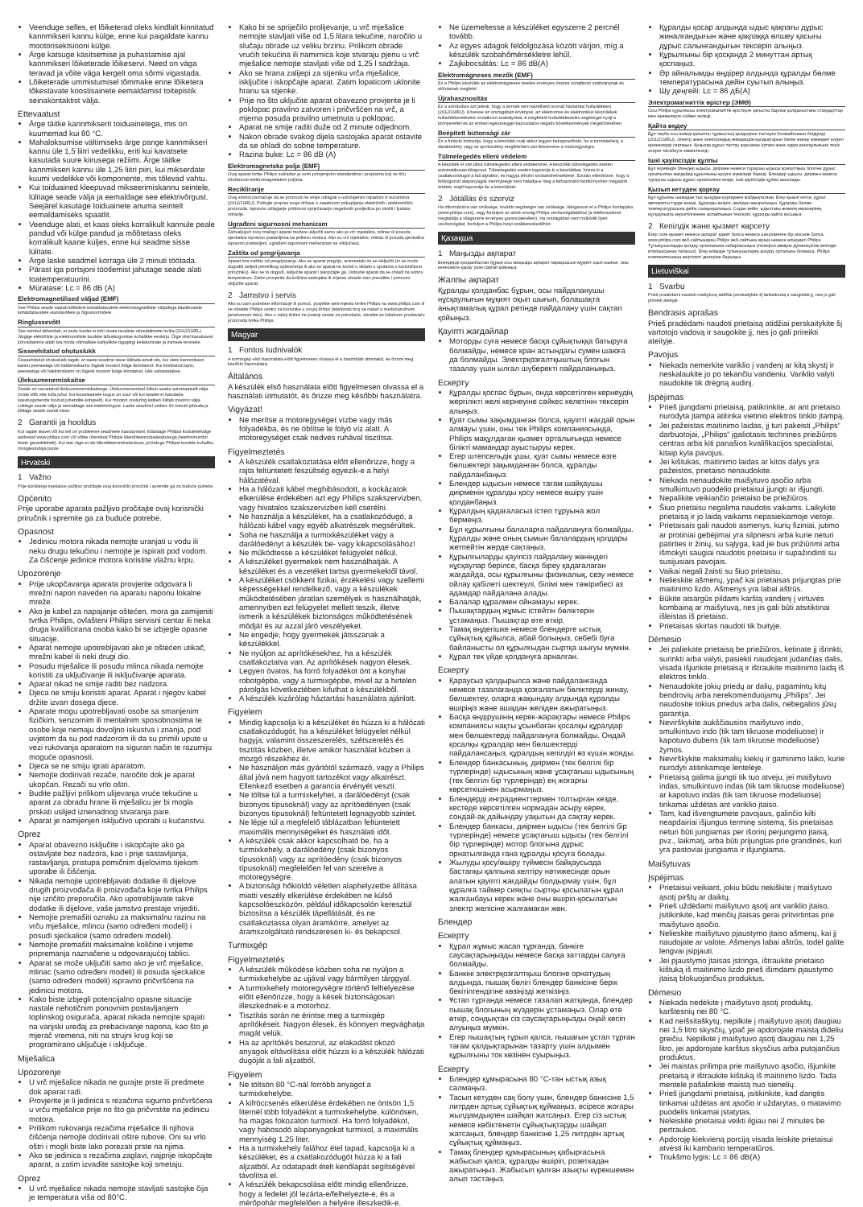Veenduge selles, et lõiketerad oleks kindlalt kinnitatud kannmikseri kannu külge, enne kui paigaldate kannu mootorisektsiooni külge.
Ärge katsuge käsitsemise ja puhastamise ajal kannmikseri lõiketerade lõikeservi. Need on väga teravad ja võite väga kergelt oma sõrmi vigastada.
Lõiketerade ummistumisel tõmmake enne lõiketera tõkestavate koostisainete eemaldamist toitepistik seinakontaktist välja.
Ettevaatust
Ärge täitke kannmikserit toiduainetega, mis on kuumemad kui 80 °C.
Mahaloksumise vältimiseks ärge pange kannmikseri kannu üle 1,5 liitri vedelikku, eriti kui kavatsete kasutada suure kiirusega režiimi. Ärge täitke kannmikseri kannu üle 1,25 liitri piiri, kui mikserdate kuumi vedelikke või komponente, mis tõlevad vahtu.
Kui toiduained kleepuvad mikseerimiskannu seintele, lülitage seade välja ja eemaldage see elektrivõrgust. Seejärel kasutage toiduainete anuma seintelt eemaldamiseks spaatlit.
Veenduge alati, et kaas oleks korralikult kannule peale pandud või külge pandud ja mõõtetass oleks korralikult kaane küljes, enne kui seadme sisse lülitate.
Ärge laske seadmel korraga üle 2 minuti töötada.
Pärast iga portsjoni töötlemist jahutage seade alati toatemperatuurini.
Müratase: Lc = 86 dB (A)
Elektromagnetilised väljad (EMF)
See Philips seade vastab kõikidele kohaldatavatele elektromagnetiliste väljadega käsitlevatele kohaldatavatele standarditele ja õigusnormidele.
Ringlussevõtt
See sümbol tähendab, et seda toodet ei tohi visata tavaliste olmejäätmete hulka (2012/19/EL). Järgige elektriliste ja elektrooniliste toodete lahuskogumise kohalikke eeskirju. Õige viisil kasutusest kõrvaldamine aitab ära hoida võimalikke kahjulikke tagajärgi keskkonnale ja inimese tervisele.
Sisseehitatud ohutuslukk
Sisseehitatud ohutuslukk tagab, et saate seadme sisse lülitada ainult siis, kui olete kannmikseri kannu peenestaja või hakkimiskannu õigesti mootori külge kinnitanud. Kui kinnitatud kann, peenestaja või hakkimiskann on õigesti mootori külge kinnitatud, lukk vabastatakse.
Ülekuumenemiskaitse
Seade on varustatud ülekuumenemiskaitsega. Ülekuumenemisel lülitub seade automaatselt välja (mida võib ette tulla juhul, kui koostisainete kogus on suur või kui seadet ei kasutada kasutusjuhendis toodud juhendite kohaselt). Kui mootori vooluring katkeb lülitab mootori välja. Lülitage seade välja ja eemaldage see elektrivõrgust. Laske seadmel umbes 60 minutit jahtuda ja lülitage seade uuesti sisse.
2 Garantii ja hooldus
Kui vajate teavet või kui teil on probleeme seadmete kasutamisel, külastage Philipsi kodulehekülge aadressil www.philips.com või võtke ühendust Philipsi klienditeeninduskeskusega (telefoninumbri leiate garantiilehelt). Kui teie riigis ei ole klienditeeninduskeskust, pöörduge Philipsi toodete kohaliku müügiesindaja poole.
Hrvatski
1 Važno
Prije korištenja mješalice pažljivo pročitajte ovaj korisnički priručnik i spremite ga za buduće potrebe.
Općenito
Prije uporabe aparata pažljivo pročitajte ovaj korisnički priručnik i spremite ga za buduće potrebe.
Opasnost
Jedinicu motora nikada nemojte uranjati u vodu ili neku drugu tekućinu i nemojte je ispirati pod vodom. Za čišćenje jedinice motora koristite vlažnu krpu.
Upozorenje
Prije ukopčavanja aparata provjerite odgovara li mrežni napon naveden na aparatu naponu lokalne mreže.
Ako je kabel za napajanje oštećen, mora ga zamijeniti tvrtka Philips, ovlašteni Philips servisni centar ili neka druga kvalificirana osoba kako bi se izbjegle opasne situacije.
Aparat nemojte upotrebljavati ako je oštećen utikač, mrežni kabel ili neki drugi dio.
Posudu mješalice ili posudu mlinca nikada nemojte koristiti za uključivanje ili isključivanje aparata.
Aparat nikad ne smije raditi bez nadzora.
Djeca ne smiju koristiti aparat. Aparat i njegov kabel držite izvan dosega djece.
Aparate mogu upotrebljavati osobe sa smanjenim fizičkim, senzornim ili mentalnim sposobnostima te osobe koje nemaju dovoljno iskustva i znanja, pod uvjetom da su pod nadzorom ili da su primili upute u vezi rukovanja aparatom na siguran način te razumiju moguće opasnosti.
Djeca se ne smiju igrati aparatom.
Nemojte dodirivati rezače, naročito dok je aparat ukopčan. Rezači su vrlo oštri.
Budite pažljivi prilikom ulijevanja vruće tekućine u aparat za obradu hrane ili mješalicu jer bi mogla prskati uslijed iznenadnog stvaranja pare.
Aparat je namijenjen isključivo uporabi u kućanstvu.
Oprez
Aparat obavezno isključite i iskopčajte ako ga ostavljate bez nadzora, kao i prije sastavljanja, rastavljanja, pristupa pomičnim dijelovima tijekom uporabe ili čišćenja.
Nikada nemojte upotrebljavati dodatke ili dijelove drugih proizvođača ili proizvođača koje tvrtka Philips nije izričito preporučila. Ako upotrebljavate takve dodatke ili dijelove, vaše jamstvo prestaje vrijediti.
Nemojte premašiti oznaku za maksimalnu razinu na vrču mješalice, mlincu (samo određeni modeli) i posudi sjeckalice (samo određeni modeli).
Nemojte premašiti maksimalne količine i vrijeme pripremanja naznačene u odgovarajućoj tablici.
Aparat se može uključiti samo ako je vrč mješalice, mlinac (samo određeni modeli) ili posuda sjeckalice (samo određeni modeli) ispravno pričvršćena na jedinicu motora.
Kako biste izbjegli potencijalno opasne situacije nastale nehotičnim ponovnim postavljanjem toplinskog osigurača, aparat nikada nemojte spajati na vanjski uređaj za prebacivanje napona, kao što je mjerač vremena, niti na strujni krug koji se programirano uključuje i isključuje.
Miješalica
Upozorenje
U vrč mješalice nikada ne gurajte prste ili predmete dok aparat radi.
Provjerite je li jedinica s rezačima sigurno pričvršćena u vrču mješalice prije no što ga pričvrstite na jedinicu motora.
Prilikom rukovanja rezačima mješalice ili njihova čišćenja nemojte dodirivati oštre rubove. Oni su vrlo oštri i mogli biste lako porezati prste na njima.
Ako se jedinica s rezačima zaglavi, najprije iskopčajte aparat, a zatim izvadite sastojke koji smetaju.
Oprez
U vrč mješalice nikada nemojte stavljati sastojke čija je temperatura viša od 80°C.
Kako bi se spriječilo prolijevanje, u vrč mješalice nemojte stavljati više od 1,5 litara tekućine, naročito u slučaju obrade uz veliku brzinu. Prilikom obrade vrućih tekućina ili namirnica koje stvaraju pjenu u vrč mješalice nemojte stavljati više od 1,25 l sadržaja.
Ako se hrana zalijepi za stjenku vrča mješalice, isključite i iskopčajte aparat. Zatim lopaticom uklonite hranu sa stjenke.
Prije no što uključite aparat obavezno provjerite je li poklopac pravilno zatvoren i pričvršćen na vrč, a mjerna posuda pravilno umetnuta u poklopac.
Aparat ne smije raditi duže od 2 minute odjednom.
Nakon obrade svakog dijela sastojaka aparat ostavite da se ohladi do sobne temperature.
Razina buke: Lc = 86 dB (A)
Elektromagnetska polja (EMF)
Ovaj aparat tvrtke Philips sukladan je svim primjenjivim standardima i propisima koji se tiču izloženosti elektromagnetskim poljima.
Recikliranje
Ovaj simbol naznačuje da se proizvod ne smije odlagati s uobičajenim otpadom iz kućanstva (2012/19/EU). Poštujte propise svoje države o zasebnom prikupljanju električnih i elektroničkih proizvoda. Ispravno odlaganje pridonosi sprječavanju negativnih posljedica po okoliš i ljudsko zdravlje.
Ugrađeni sigurnosni mehanizam
Zahvaljujući ovoj značajci aparat možete uključiti samo ako je vrč mješalice, mlinac ili posuda sjeckalice ispravno postavljena na jedinicu motora. Ako su vrč mješalice, mlinac ili posuda sjeckalice ispravno postavljeni, ugrađeni sigurnosni mehanizam se otključava.
Zaštita od pregrijavanja
Aparat ima zaštitu od pregrijavanja. Ako se aparat pregrije, automatski će se isključiti (to se može dogoditi uslijed prevelikog opterećenja ili ako se aparat ne koristi u skladu s uputama u korisničkom priručniku). Ako se to dogodi, isključite aparat i iskopčajte ga. Ostavite aparat da se ohladi na sobnu temperaturu. Zatim provjerite da količina sastojaka ili vrijeme obrade nisu prevelike i ponovno uključite aparat.
2 Jamstvo i servis
Ako su vam potrebne informacije ili pomoć, posjetite web-mjesto tvrtke Philips na www.philips.com ili se obratite Philips centru za korisnike u svojoj državi (telefonski broj se nalazi u međunarodnom jamstvenom listu). Ako u vašoj državi ne postoji centar za potrošače, obratite se lokalnom prodavaču proizvoda tvrtke Philips.
Magyar
1 Fontos tudnivalók
A turmixgép első használata előtt figyelmesen olvassa el a használati útmutatót, és őrizze meg későbbi használatra.
Általános
A készülék első használata előtt figyelmesen olvassa el a használati útmutatót, és őrizze meg későbbi használatra.
Vigyázat!
Ne merítse a motoregységet vízbe vagy más folyadékba, és ne öblítse le folyó víz alatt. A motoregységet csak nedves ruhával tisztítsa.
Figyelmeztetés
A készülék csatlakoztatása előtt ellenőrizze, hogy a rajta feltüntetett feszültség egyezik-e a helyi hálózatéval.
Ha a hálózati kábel meghibásodott, a kockázatok elkerülése érdekében azt egy Philips szakszervizben, vagy hivatalos szakszervizben kell cserélni.
Ne használja a készüléket, ha a csatlakozódugó, a hálózati kábel vagy egyéb alkatrészek megsérültek.
Soha ne használja a turmixkészüléket vagy a darálóedényt a készülék be- vagy kikapcsolásához!
Ne működtesse a készüléket felügyelet nélkül.
A készüléket gyermekek nem használhatják. A készüléket és a vezetéket tartsa gyermekektől távol.
A készüléket csökkent fizikai, érzékelési vagy szellemi képességekkel rendelkező, vagy a készülékek működtetésében járatlan személyek is használhatják, amennyiben ezt felügyelet mellett teszik, illetve ismerik a készülékek biztonságos működtetésének módját és az azzal járó veszélyeket.
Ne engedje, hogy gyermekek játsszanak a készülékkel.
Ne nyúljon az aprítókésekhez, ha a készülék csatlakoztatva van. Az aprítókések nagyon élesek.
Legyen óvatos, ha forró folyadékot önt a konyhai robotgépbe, vagy a turmixgépbe, mivel az a hirtelen párolgás következtében kifuthat a készülékből.
A készülék kizárólag háztartási használatra ajánlott.
Figyelem
Mindig kapcsolja ki a készüléket és húzza ki a hálózati csatlakozódugót, ha a készüléket felügyelet nélkül hagyja, valamint összeszerelés, szétszerelés és tisztítás közben, illetve amikor használat közben a mozgó részekhez ér.
Ne használjon más gyártótól származó, vagy a Philips által jóvá nem hagyott tartozékot vagy alkatrészt. Ellenkező esetben a garancia érvényét veszti.
Ne töltse túl a turmixkelyhet, a darálóedényt (csak bizonyos típusoknál) vagy az aprítóedényen (csak bizonyos típusoknál) feltüntetett legnagyobb szintet.
Ne lépje túl a megfelelő táblázatban feltüntetett maximális mennyiségeket és használati időt.
A készülék csak akkor kapcsolható be, ha a turmixkehely, a darálóedény (csak bizonyos típusoknál) vagy az aprítóedény (csak bizonyos típusoknál) megfelelően fel van szerelve a motoregységre.
A biztonsági hőkioldó véletlen alaphelyzetbe állítása miatti veszély elkerülése érdekében ne külső kapcsolóeszközön, például időkapcsolón keresztül biztosítsa a készülék tápellátását, és ne csatlakoztassa olyan áramkörre, amelyet az áramszolgáltató rendszeresen ki- és bekapcsol.
Turmixgép
Figyelmeztetés
A készülék működése közben soha ne nyúljon a turmixkehelybe az ujjával vagy bármilyen tárggyal.
A turmixkehely motoregységre történő felhelyezése előtt ellenőrizze, hogy a kések biztonságosan illeszkednek-e a motorhoz.
Tisztítás során ne érintse meg a turmixgép aprítókéseit. Nagyon élesek, és könnyen megvághatja magát velük.
Ha az aprítókés beszorul, az elakadást okozó anyagok eltávolítása előtt húzza ki a készülék hálózati dugóját a fali aljzatból.
Figyelem
Ne töltsön 80 °C-nál forróbb anyagot a turmixkehelybe.
A kifröccsenés elkerülése érdekében ne öntsön 1,5 liternél több folyadékot a turmixkehelybe, különösen, ha magas fokozaton turmixol. Ha forró folyadékot, vagy habosodó alapanyagokat turmixol, a maximális mennyiség 1,25 liter.
Ha a turmixkehely falához étel tapad, kapcsolja ki a készüléket, és a csatlakozódugót húzza ki a fali aljzatból. Az odatapadt ételt kenőlapát segítségével távolítsa el.
A készülék bekapcsolása előtt mindig ellenőrizze, hogy a fedelet jól lezárta-e/felhelyezte-e, és a mérőpohár megfelelően a helyére illeszkedik-e.
Ne üzemeltesse a készüléket egyszerre 2 percnél tovább.
Az egyes adagok feldolgozása között várjon, míg a készülék szobahőmérsékletre lehűl.
Zajkibocsátás: Lc = 86 dB(A)
Elektromágneses mezők (EMF)
Ez a Philips készülék az elektromágneses terekre érvényes összes vonatkozó szabványnak és előírásnak megfelel.
Újrahasznosítás
Ez a szimbólum azt jelenti, hogy a termék nem kezelhető normál háztartási hulladékként (2012/19/EU). Kövesse az országában érvényes, az elektromos és elektronikus készülékek hulladékkezelésére vonatkozó szabályokat. A megfelelő hulladékkezelés segítséget nyújt a környezettel és az emberi egészséggel kapcsolatos negatív következmények megelőzésében.
Beépített biztonsági zár
Ez a funkció biztosítja, hogy a készülék csak akkor legyen bekapcsolható, ha a turmixkehely, a darálóedény vagy az aprítóedény megfelelően van felszerelve a motoregységre.
Túlmelegedés elleni védelem
A készülék el van látva túlmelegedés elleni védelemmel. A készülék túlmelegedés esetén automatikusan kikapcsol. Túlmelegedés esetén kapcsolja ki a készüléket, húzza ki a csatlakozódugót a fali aljzatból, és hagyja lehűlni szobahőmérsékletre. Ezután ellenőrizze, hogy a feldolgozott alapanyagok mennyisége nem haladja-e meg a felhasználói kézikönyvben megadott értéket, majd kapcsolja be a készüléket.
2 Jótállás és szerviz
Ha információra van szüksége, további segítségre van szüksége, látogasson el a Philips honlapjára (www.philips.com), vagy forduljon az adott ország Philips vevőszolgálatához (a telefonszámot megtalálja a világszerte érvényes garancialevélen). Ha országában nem működik ilyen vevőszolgálat, forduljon a Philips helyi szakkereskedőhöz.
Қазақша
1 Маңызды ақпарат
Блендерді қолданбастан бұрын осы маңызды ақпарат парақшасын мұқият оқып шығып, оны келешекте қарау үшін сақтап қойыңыз.
Жалпы ақпарат
Құралды қолданбас бұрын, осы пайдаланушы нұсқаулығын мұқият оқып шығып, болашақта анықтамалық құрал ретінде пайдалану үшін сақтап қойыңыз.
Қауіпті жағдайлар
Моторды суға немесе басқа сұйықтыққа батыруға болмайды, немесе кран астындағы сумен шаюға да болмайды. Электрқозғалтқыштың блогын тазалау үшін ылғал шүберекті пайдаланыңыз.
Ескерту
Құралды қоспас бұрын, онда көрсетілген кернеудің жергілікті желі кернеуіне сәйкес келетінін тексеріп алыңыз.
Қуат сымы зақымданған болса, қауіпті жағдай орын алмауы үшін, оны тек Philips компаниясында, Philips мақұлдаған қызмет орталығында немесе білікті мамандар ауыстыруы керек.
Егер штепсельдік ұшы, қуат сымы немесе өзге бөлшектері зақымданған болса, құралды пайдаланбаңыз.
Блендер ыдысын немесе тағам шайқаушы диірменін құралды қосу немесе өшіру үшін қолданбаңыз.
Құралдың қадағаласыз істеп тұруына жол бермеңіз.
Бұл құрылғыны балаларға пайдалануға болмайды. Құралды және оның сымын балалардың қолдары жетпейтін жерде сақтаңыз.
Құрылғыларды қауіпсіз пайдалану жөніндегі нұсқаулар берілсе, басқа біреу қадағалаған жағдайда, осы құрылғыны физикалық, сезу немесе ойлау қабілеті шектеулі, білімі мен тәжірибесі аз адамдар пайдалана алады.
Балалар құралмен ойнамауы керек.
Пышақтардың жұмыс істейтін бөліктерін ұстамаңыз. Пышақтар өте өткір.
Тамақ өңдегішке немесе блендерге ыстық сұйықтық құйылса, абай болыңыз, себебі буға байланысты ол құрылғыдан сыртқа шығуы мүмкін.
Құрал тек үйде қолдануға арналған.
Ескерту
Қараусыз қалдырылса және пайдаланғанда немесе тазалағанда қозғалатын бөліктерді жинау, бөлшектеу, оларға жақындау алдында құралды өшіріңіз және ашадан желіден ажыратыңыз.
Басқа өндірушінің керек-жарақтары немесе Philips компаниясы нақты ұсынбаған қосалқы құралдар мен бөлшектерді пайдалануға болмайды. Ондай қосалқы құралдар мен бөлшектерді пайдалансаңыз, құралдың кепілдігі өз күшін жояды.
Блендер банкасының, диірмен (тек белгілі бір түрлерінде) ыдысының және ұсақтағыш ыдысының (тек белгілі бір түрлерінде) ең жоғарғы көрсеткішінен асырмаңыз.
Блендерді инградиенттермен толтырған кезде, кестеде көрсетілген нормадан асыру керек, сондай-ақ дайындау уақытын да сақтау керек.
Блендер банкасы, диірмен ыдысы (тек белгілі бір түрлерінде) немесе ұсақтағыш ыдысы (тек белгілі бір түрлерінде) мотор блогына дұрыс орнатылғанда ғана құралды қосуға болады.
Жылуды қосу/өшіру түймесін байқаусызда бастапқы қалпына келтіру нәтижесінде орын алатын қауіпті жағдайды болдырмау үшін, бұл құралға таймер сияқты сыртқы қосылатын құрал жалғанбауы керек және оны өшіріп-қосылатын электр желісіне жалғамаған жөн.
Блендер
Ескерту
Құрал жұмыс жасап тұрғанда, банкіге саусақтарыңызды немесе басқа заттарды салуға болмайды.
Банкіні электрқозғалтқыш блогіне орнатудың алдында, пышақ бөлігі блендер банкісіне берік бекітілгендігіне көзіңізді жеткізіңіз.
Ұстап тұрғанда немесе тазалап жатқанда, блендер пышақ блогының жүздерін ұстамаңыз. Олар өте өткір, сондықтан сіз саусақтарыңызды оңай кесіп алуыңыз мүмкін.
Егер пышақтың тұрып қалса, пышағын ұстап тұрған тағам қалдықтарынан тазарту үшін алдымен құрылғыны ток көзінен суырыңыз.
Ескерту
Блендер құмыраcына 80 °C-тан ыстық азық салмаңыз.
Тасып кетуден сақ болу үшін, блендер банкісіне 1,5 литрден артық сұйықтық құймаңыз, әсіресе жоғары жылдамдықпен шайқап жатсаңыз. Егер сіз ыстық немесе көбіктенетін сұйықтықтарды шайқап жатсаңыз, блендер банкісіне 1,25 литрден артық сұйықтық құймаңыз.
Тамақ блендер құмырасының қабырғасына жабысып қалса, құралды өшіріп, розеткадан ажыратыңыз. Жабысып қалған азықты күрекшемен алып тастаңыз.
Құралды қосар алдында ыдыс қақпағы дұрыс жиналғандығын және қақпаққа өлшеу қасығы дұрыс салынғандығын тексеріп алыңыз.
Құрылғыны бір қосқанда 2 минуттан артық қоспаңыз.
Әр айналымды өңдірер алдында құралды бөлме температурасына дейін суытып алыңыз.
Шу деңгейі: Lc = 86 дБ(А)
Электромагниттік өрістер (ЭМӨ)
Осы Philips құрылғысы электромагниттік өрістерге қатысты барлық қолданыстағы стандарттар мен ережелерге сәйкес келеді.
Қайта өңдеу
Бұл таңба осы өнімді қалыпты тұрмыстық қалдықпен тастауға болмайтынын білдіреді (2012/19/EU). Электр және электрондық өнімдердің қалдықтарын бөлек жинау жөніндегі елдегі ережелерді сақтаңыз. Қоқысқа дұрыс тастау қоршаған ортаға және адам денсаулығына теріс әсерін тигізбеуге көмектеседі.
Ішкі қауіпсіздік құлпы
Бұл мүмкіндік блендер ыдысы, диірмен немесе тураушы ыдысы қозғалтқыш блогіне дұрыс орнатылған жағдайда құрылғыны қосуға мүмкіндік береді. Блендер ыдысы, диірмен немесе тураушы ыдысы дұрыс орнатылған кезде, ішкі қауіпсіздік құлпы ашылады.
Қызып кетуден қорғау
Бұл құрылғы шамадан тыс қызудан қорғаумен жабдықталған. Егер қызып кетсе, құрал автоматты түрде өшеді. Құралды өшіріп, желіден ажыратыңыз. Құралды бөлме температурасына дейін салқындатыңыз. Содан кейін, ыдыстағы өнімнің мөлшерінің нұсқаулықта көрсетілгеннен аспайтынын тексеріп, құралды қайта қосыңыз.
2 Кепілдік және қызмет көрсету
Егер сізге қызмет немесе ақпарат қажет болса немесе шешілмеген бір мәселе болса, www.philips.com веб-сайтындағы Philips веб-сайтына кіріңіз немесе еліңіздегі Philips Тұтынушыларды қолдау орталығына хабарласыңыз (телефон нөмірін дүниежүзілік кепілдік кітапшасынан табасыз). Егер еліңізде тұтынушыларға қолдау орталығы болмаса, Philips компаниясының жергілікті дилеріне барыңыз.
Lietuviškai
1 Svarbu
Prieš pradėdami naudoti maišytuvą atidžiai perskaitykite šį lankstinuką ir saugokite jį, nes jo gali prireikti ateityje.
Bendrasis aprašas
Prieš pradėdami naudoti prietaisą atidžiai perskaitykite šį vartotojo vadovą ir saugokite jį, nes jo gali prireikti ateityje.
Pavojus
Niekada nemerkite variklio į vandenį ar kitą skystį ir neskalaukite jo po tekančiu vandeniu. Variklio valyti naudokite tik drėgną audinį.
Įspėjimas
Prieš įjungdami prietaisą, patikrinkite, ar ant prietaiso nurodyta įtampa atitinka vietinio elektros tinklo įtampą.
Jei pažeistas maitinimo laidas, jį turi pakeisti „Philips“ darbuotojai, „Philips“ įgaliotasis techninės priežiūros centras arba kiti panašios kvalifikacijos specialistai, kitaip kyla pavojus.
Jei kištukas, maitinimo laidas ar kitos dalys yra pažeistos, prietaiso nenaudokite.
Niekada nenaudokite maišytuvo ąsočio arba smulkintuvo puodelio prietaisui įjungti ar išjungti.
Nepalikite veikiančio prietaiso be priežiūros.
Šiuo prietaisu negalima naudotis vaikams. Laikykite prietaisą ir jo laidą vaikams nepasiekiamoje vietoje.
Prietaisais gali naudoti asmenys, kurių fiziniai, jutimo ar protiniai gebėjimai yra silpnesni arba kurie neturi patirties ir žinių, su sąlyga, kad jie bus prižiūrimi arba išmokyti saugiai naudotis prietaisu ir supažindinti su susijusiais pavojais.
Vaikai negali žaisti su šiuo prietaisu.
Nelieskite ašmenų, ypač kai prietaisas prijungtas prie maitinimo lizdo. Ašmenys yra labai aštrūs.
Būkite atsargūs pildami karštą vandenį į virtuvės kombainą ar maišytuvą, nes jis gali būti atsitiktinai išleistas iš prietaiso.
Prietaisas skirtas naudoti tik buityje.
Dėmesio
Jei paliekate prietaisą be priežiūros, ketinate jį išrinkti, surinkti arba valyti, pasiekti naudojant judančias dalis, visada išjunkite prietaisą ir ištraukite maitinimo laidą iš elektros tinklo.
Nenaudokite jokių priedų ar dalių, pagamintų kitų bendrovių arba nerekomenduojamų „Philips“. Jei naudosite tokius priedus arba dalis, nebegalios jūsų garantija.
Nevirškykite aukščiausios maišytuvo indo, smulkintuvo indo (tik tam tikruose modeliuose) ir kapotuvo dubens (tik tam tikruose modeliuose) žymos.
Nevirškykite maksimalių kiekių ir gaminimo laiko, kurie nurodyti atitinkamoje lentelėje.
Prietaisą galima įjungti tik tuo atveju, jei maišytuvo indas, smulkintuvo indas (tik tam tikruose modeliuose) ar kapotuvo indas (tik tam tikruose modeliuose) tinkamai uždėtas ant variklio įtaiso.
Tam, kad išvengtumėte pavojaus, galinčio kilti neapdairiai išjungus terminę sistemą, šis prietaisas neturi būti jungiamas per išorinį perjungimo įtaisą, pvz., laikmatį, arba būti prijungtas prie grandinės, kuri yra pastoviai įjungiama ir išjungiama.
Maišytuvas
Įspėjimas
Prietaisui veikiant, jokiu būdu nekiškite į maišytuvo ąsotį pirštų ar daiktų.
Prieš uždėdami maišytuvo ąsotį ant variklio įtaiso, įsitikinkite, kad menčių įtaisas gerai pritvirtintas prie maišytuvo ąsočio.
Nelieskite maišytuvo pjaustymo įtaiso ašmenų, kai jį naudojate ar valote. Ašmenys labai aštrūs, todėl galite lengvai įsipjauti.
Jei pjaustymo įtaisas įstringa, ištraukite prietaiso kištuką iš maitinimo lizdo prieš išimdami pjaustymo įtaisą blokuojančius produktus.
Dėmesio
Niekada nedėkite į maišytuvo ąsotį produktų, karštesnių nei 80 °C.
Kad neišsitaškytų, nepilkite į maišytuvo ąsotį daugiau nei 1,5 litro skysčių, ypač jei apdorojate maistą dideliu greičiu. Nepilkite į maišytuvo ąsotį daugiau nei 1,25 litro, jei apdorojate karštus skysčius arba putojančius produktus.
Jei maistas prilimpa prie maišytuvo ąsočio, išjunkite prietaisą ir ištraukite kištuką iš maitinimo lizdo. Tada mentele pašalinkite maistą nuo sienelių.
Prieš įjungdami prietaisą, įsitikinkite, kad dangtis tinkamai uždėtas ant ąsočio ir uždarytas, o matavimo puodelis tinkamai įstatytas.
Neleiskite prietaisui veikti ilgiau nei 2 minutes be pertraukos.
Apdoroję kiekvieną porciją visada leiskite prietaisui atvėsti iki kambario temperatūros.
Triukšmo lygis: Lc = 86 dB(A)